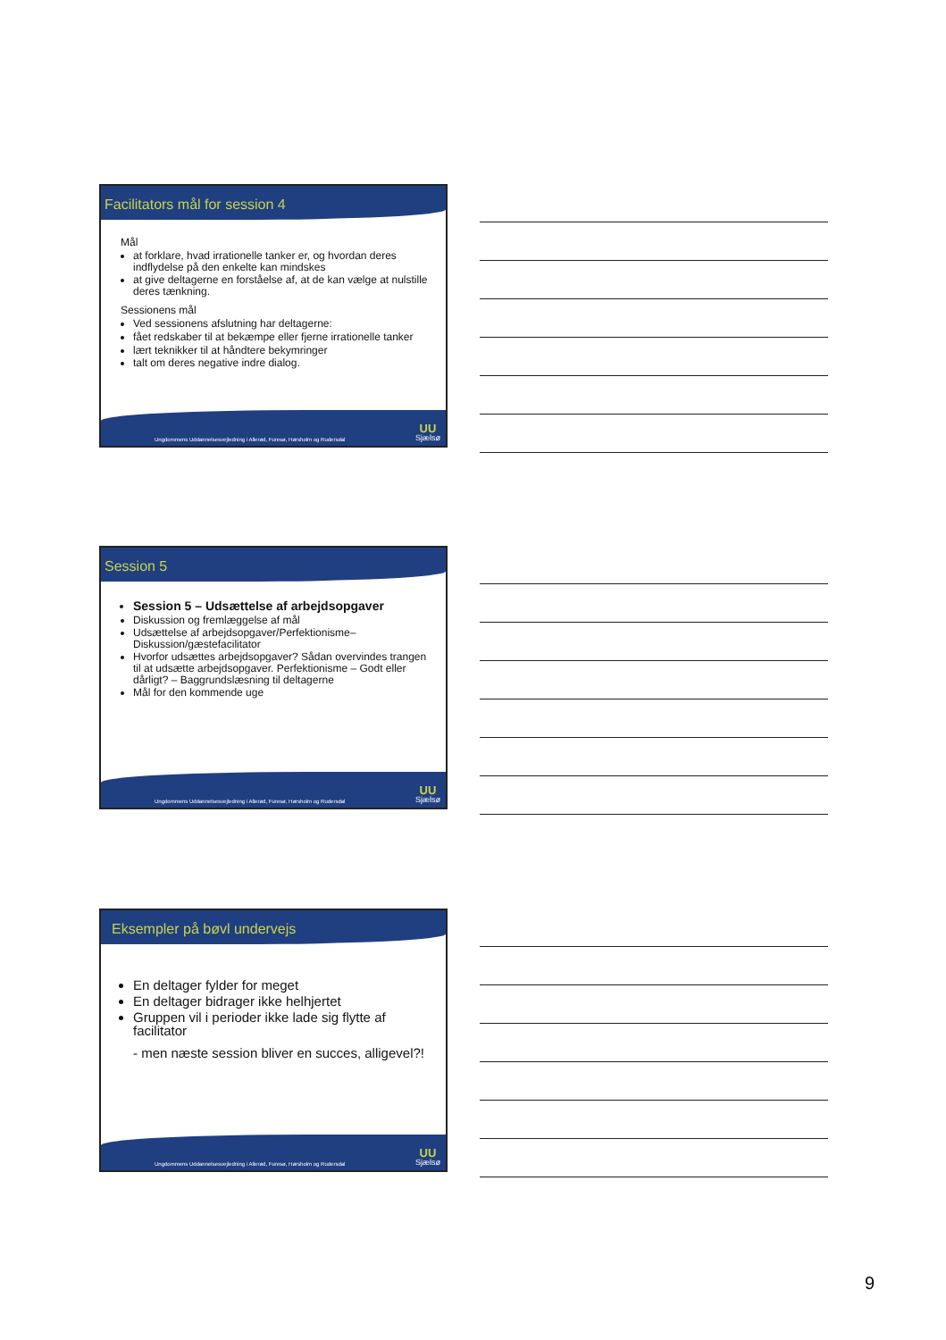Facilitators mål for session 4
Mål
at forklare, hvad irrationelle tanker er, og hvordan deres indflydelse på den enkelte kan mindskes
at give deltagerne en forståelse af, at de kan vælge at nulstille deres tænkning.
Sessionens mål
Ved sessionens afslutning har deltagerne:
fået redskaber til at bekæmpe eller fjerne irrationelle tanker
lært teknikker til at håndtere bekymringer
talt om deres negative indre dialog.
Ungdommens Uddannelsesvejledning i Allerød, Furesø, Hørsholm og Rudersdal
UU
Sjælsø
Session 5
Session 5 – Udsættelse af arbejdsopgaver
Diskussion og fremlæggelse af mål
Udsættelse af arbejdsopgaver/Perfektionisme–Diskussion/gæstefacilitator
Hvorfor udsættes arbejdsopgaver? Sådan overvindes trangen til at udsætte arbejdsopgaver. Perfektionisme – Godt eller dårligt? – Baggrundslæsning til deltagerne
Mål for den kommende uge
Ungdommens Uddannelsesvejledning i Allerød, Furesø, Hørsholm og Rudersdal
UU
Sjælsø
Eksempler på bøvl undervejs
En deltager fylder for meget
En deltager bidrager ikke helhjertet
Gruppen vil i perioder ikke lade sig flytte af facilitator
- men næste session bliver en succes, alligevel?!
Ungdommens Uddannelsesvejledning i Allerød, Furesø, Hørsholm og Rudersdal
UU
Sjælsø
9